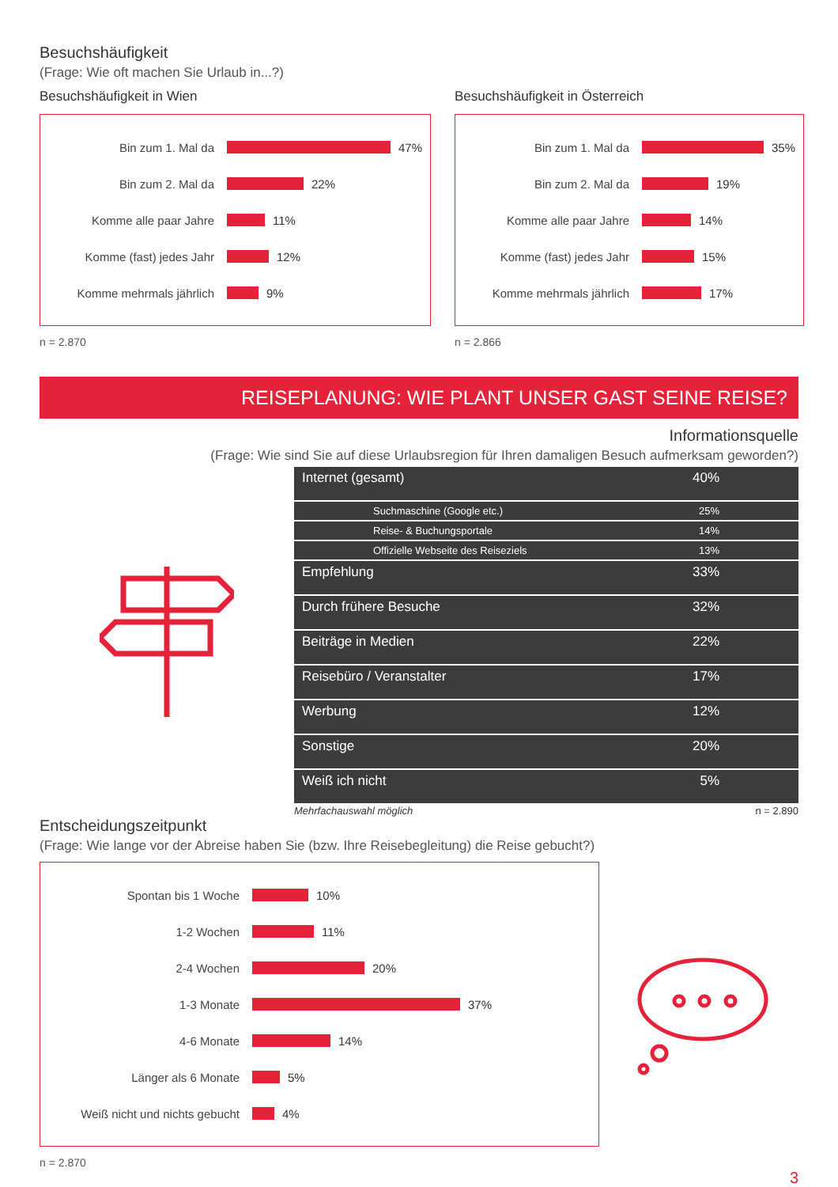Besuchshäufigkeit
(Frage: Wie oft machen Sie Urlaub in...?)
Besuchshäufigkeit in Wien
Bin zum 1. Mal da
47%
Bin zum 2. Mal da
22%
Komme alle paar Jahre
11%
Komme (fast) jedes Jahr
12%
Komme mehrmals jährlich
9%
n = 2.870
Besuchshäufigkeit in Österreich
Bin zum 1. Mal da
35%
Bin zum 2. Mal da
19%
Komme alle paar Jahre
14%
Komme (fast) jedes Jahr
15%
Komme mehrmals jährlich
17%
n = 2.866
REISEPLANUNG: WIE PLANT UNSER GAST SEINE REISE?
Informationsquelle
(Frage: Wie sind Sie auf diese Urlaubsregion für Ihren damaligen Besuch aufmerksam geworden?)
| Internet (gesamt) | 40% |
| Suchmaschine (Google etc.) | 25% |
| Reise- & Buchungsportale | 14% |
| Offizielle Webseite des Reiseziels | 13% |
| Empfehlung | 33% |
| Durch frühere Besuche | 32% |
| Beiträge in Medien | 22% |
| Reisebüro / Veranstalter | 17% |
| Werbung | 12% |
| Sonstige | 20% |
| Weiß ich nicht | 5% |
Mehrfachauswahl möglich n = 2.890
Entscheidungszeitpunkt
(Frage: Wie lange vor der Abreise haben Sie (bzw. Ihre Reisebegleitung) die Reise gebucht?)
Spontan bis 1 Woche
10%
1-2 Wochen
11%
2-4 Wochen
20%
1-3 Monate
37%
4-6 Monate
14%
Länger als 6 Monate
5%
Weiß nicht und nichts gebucht
4%
n = 2.870
3